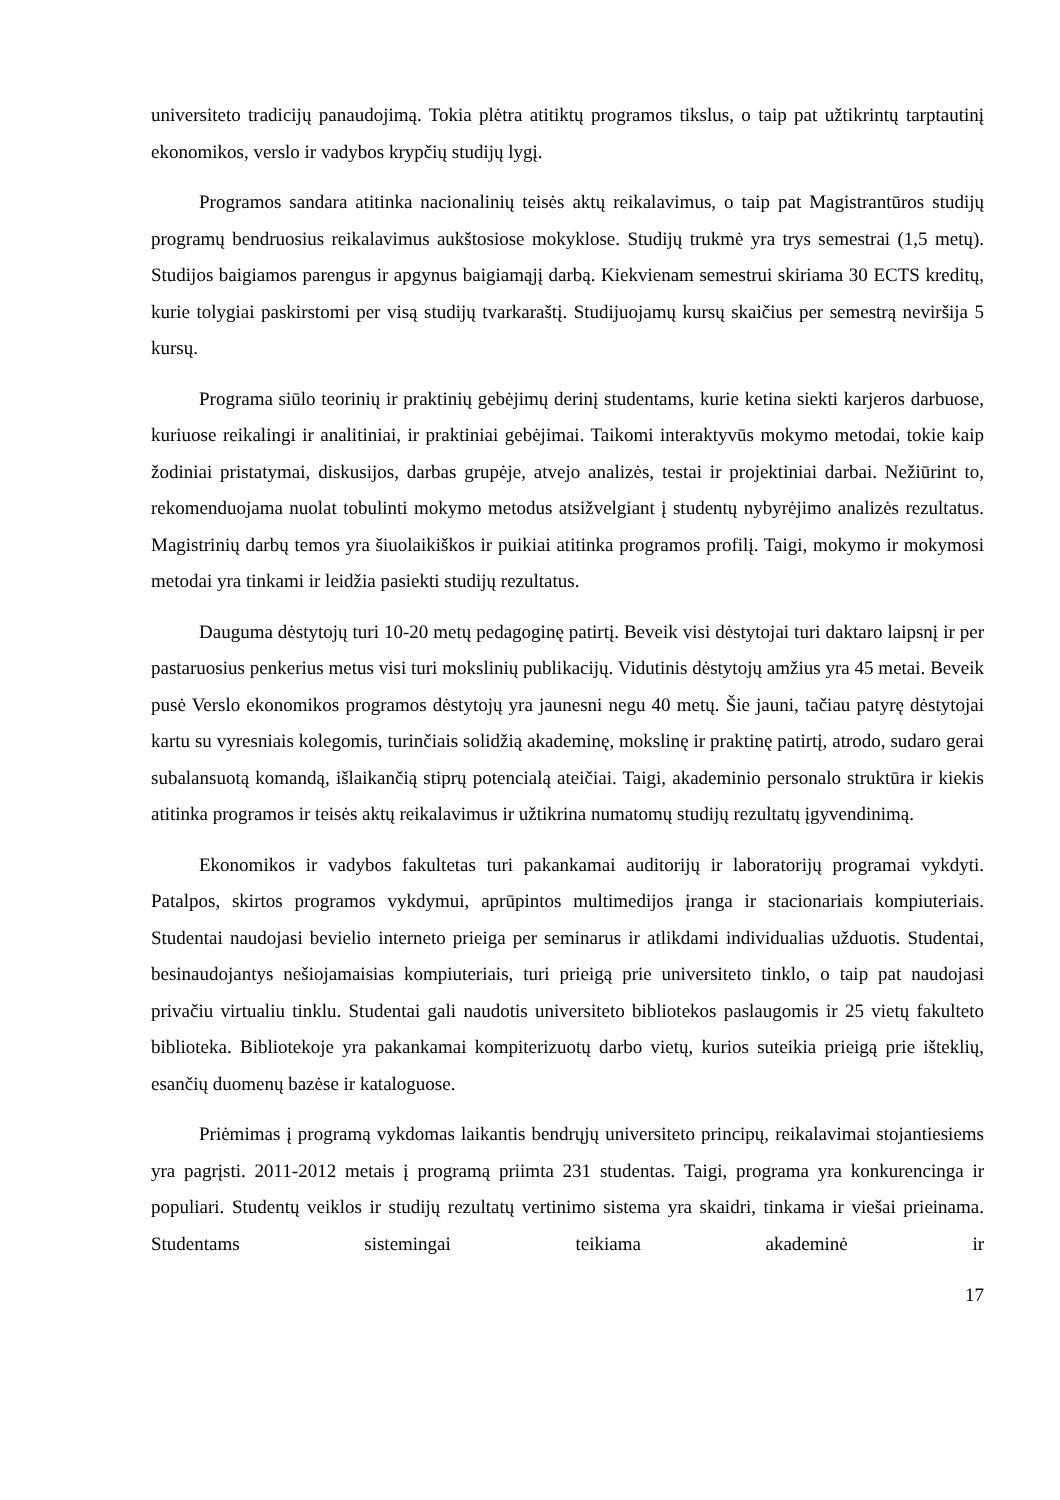universiteto tradicijų panaudojimą. Tokia plėtra atitiktų programos tikslus, o taip pat užtikrintų tarptautinį ekonomikos, verslo ir vadybos krypčių studijų lygį.
Programos sandara atitinka nacionalinių teisės aktų reikalavimus, o taip pat Magistrantūros studijų programų bendruosius reikalavimus aukštosiose mokyklose. Studijų trukmė yra trys semestrai (1,5 metų). Studijos baigiamos parengus ir apgynus baigiamąjį darbą. Kiekvienam semestrui skiriama 30 ECTS kreditų, kurie tolygiai paskirstomi per visą studijų tvarkaraštį. Studijuojamų kursų skaičius per semestrą neviršija 5 kursų.
Programa siūlo teorinių ir praktinių gebėjimų derinį studentams, kurie ketina siekti karjeros darbuose, kuriuose reikalingi ir analitiniai, ir praktiniai gebėjimai. Taikomi interaktyvūs mokymo metodai, tokie kaip žodiniai pristatymai, diskusijos, darbas grupėje, atvejo analizės, testai ir projektiniai darbai. Nežiūrint to, rekomenduojama nuolat tobulinti mokymo metodus atsižvelgiant į studentų nybyrėjimo analizės rezultatus. Magistrinių darbų temos yra šiuolaikiškos ir puikiai atitinka programos profilį. Taigi, mokymo ir mokymosi metodai yra tinkami ir leidžia pasiekti studijų rezultatus.
Dauguma dėstytojų turi 10-20 metų pedagoginę patirtį. Beveik visi dėstytojai turi daktaro laipsnį ir per pastaruosius penkerius metus visi turi mokslinių publikacijų. Vidutinis dėstytojų amžius yra 45 metai. Beveik pusė Verslo ekonomikos programos dėstytojų yra jaunesni negu 40 metų. Šie jauni, tačiau patyrę dėstytojai kartu su vyresniais kolegomis, turinčiais solidžią akademinę, mokslinę ir praktinę patirtį, atrodo, sudaro gerai subalansuotą komandą, išlaikančią stiprų potencialą ateičiai. Taigi, akademinio personalo struktūra ir kiekis atitinka programos ir teisės aktų reikalavimus ir užtikrina numatomų studijų rezultatų įgyvendinimą.
Ekonomikos ir vadybos fakultetas turi pakankamai auditorijų ir laboratorijų programai vykdyti. Patalpos, skirtos programos vykdymui, aprūpintos multimedijos įranga ir stacionariais kompiuteriais. Studentai naudojasi bevielio interneto prieiga per seminarus ir atlikdami individualias užduotis. Studentai, besinaudojantys nešiojamaisias kompiuteriais, turi prieigą prie universiteto tinklo, o taip pat naudojasi privačiu virtualiu tinklu. Studentai gali naudotis universiteto bibliotekos paslaugomis ir 25 vietų fakulteto biblioteka. Bibliotekoje yra pakankamai kompiterizuotų darbo vietų, kurios suteikia prieigą prie išteklių, esančių duomenų bazėse ir kataloguose.
Priėmimas į programą vykdomas laikantis bendrųjų universiteto principų, reikalavimai stojantiesiems yra pagrįsti. 2011-2012 metais į programą priimta 231 studentas. Taigi, programa yra konkurencinga ir populiari. Studentų veiklos ir studijų rezultatų vertinimo sistema yra skaidri, tinkama ir viešai prieinama. Studentams sistemingai teikiama akademinė ir
17